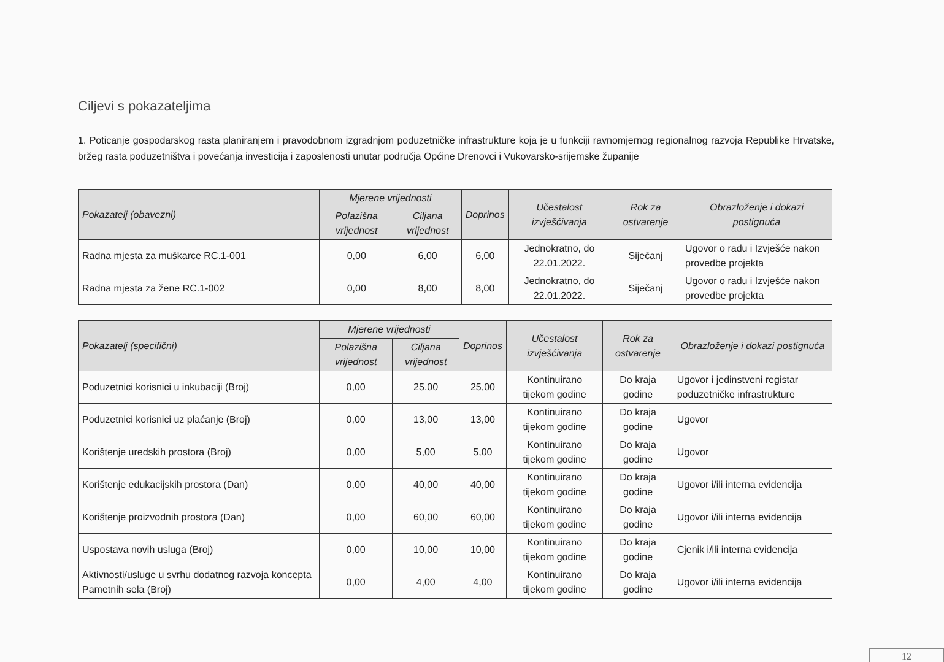Ciljevi s pokazateljima
1. Poticanje gospodarskog rasta planiranjem i pravodobnom izgradnjom poduzetničke infrastrukture koja je u funkciji ravnomjernog regionalnog razvoja Republike Hrvatske, bržeg rasta poduzetništva i povećanja investicija i zaposlenosti unutar područja Općine Drenovci i Vukovarsko-srijemske županije
| Pokazatelj (obavezni) | Mjerene vrijednosti | | Doprinos | Učestalost izvješćivanja | Rok za ostvarenje | Obrazloženje i dokazi postignuća |
| --- | --- | --- | --- | --- | --- | --- |
| | Polazišna vrijednost | Ciljana vrijednost | | | | |
| Radna mjesta za muškarce RC.1-001 | 0,00 | 6,00 | 6,00 | Jednokratno, do 22.01.2022. | Siječanj | Ugovor o radu i Izvješće nakon provedbe projekta |
| Radna mjesta za žene RC.1-002 | 0,00 | 8,00 | 8,00 | Jednokratno, do 22.01.2022. | Siječanj | Ugovor o radu i Izvješće nakon provedbe projekta |
| Pokazatelj (specifični) | Mjerene vrijednosti | | Doprinos | Učestalost izvješćivanja | Rok za ostvarenje | Obrazloženje i dokazi postignuća |
| --- | --- | --- | --- | --- | --- | --- |
| | Polazišna vrijednost | Ciljana vrijednost | | | | |
| Poduzetnici korisnici u inkubaciji (Broj) | 0,00 | 25,00 | 25,00 | Kontinuirano tijekom godine | Do kraja godine | Ugovor i jedinstveni registar poduzetničke infrastrukture |
| Poduzetnici korisnici uz plaćanje (Broj) | 0,00 | 13,00 | 13,00 | Kontinuirano tijekom godine | Do kraja godine | Ugovor |
| Korištenje uredskih prostora (Broj) | 0,00 | 5,00 | 5,00 | Kontinuirano tijekom godine | Do kraja godine | Ugovor |
| Korištenje edukacijskih prostora (Dan) | 0,00 | 40,00 | 40,00 | Kontinuirano tijekom godine | Do kraja godine | Ugovor i/ili interna evidencija |
| Korištenje proizvodnih prostora (Dan) | 0,00 | 60,00 | 60,00 | Kontinuirano tijekom godine | Do kraja godine | Ugovor i/ili interna evidencija |
| Uspostava novih usluga (Broj) | 0,00 | 10,00 | 10,00 | Kontinuirano tijekom godine | Do kraja godine | Cjenik i/ili interna evidencija |
| Aktivnosti/usluge u svrhu dodatnog razvoja koncepta Pametnih sela (Broj) | 0,00 | 4,00 | 4,00 | Kontinuirano tijekom godine | Do kraja godine | Ugovor i/ili interna evidencija |
12